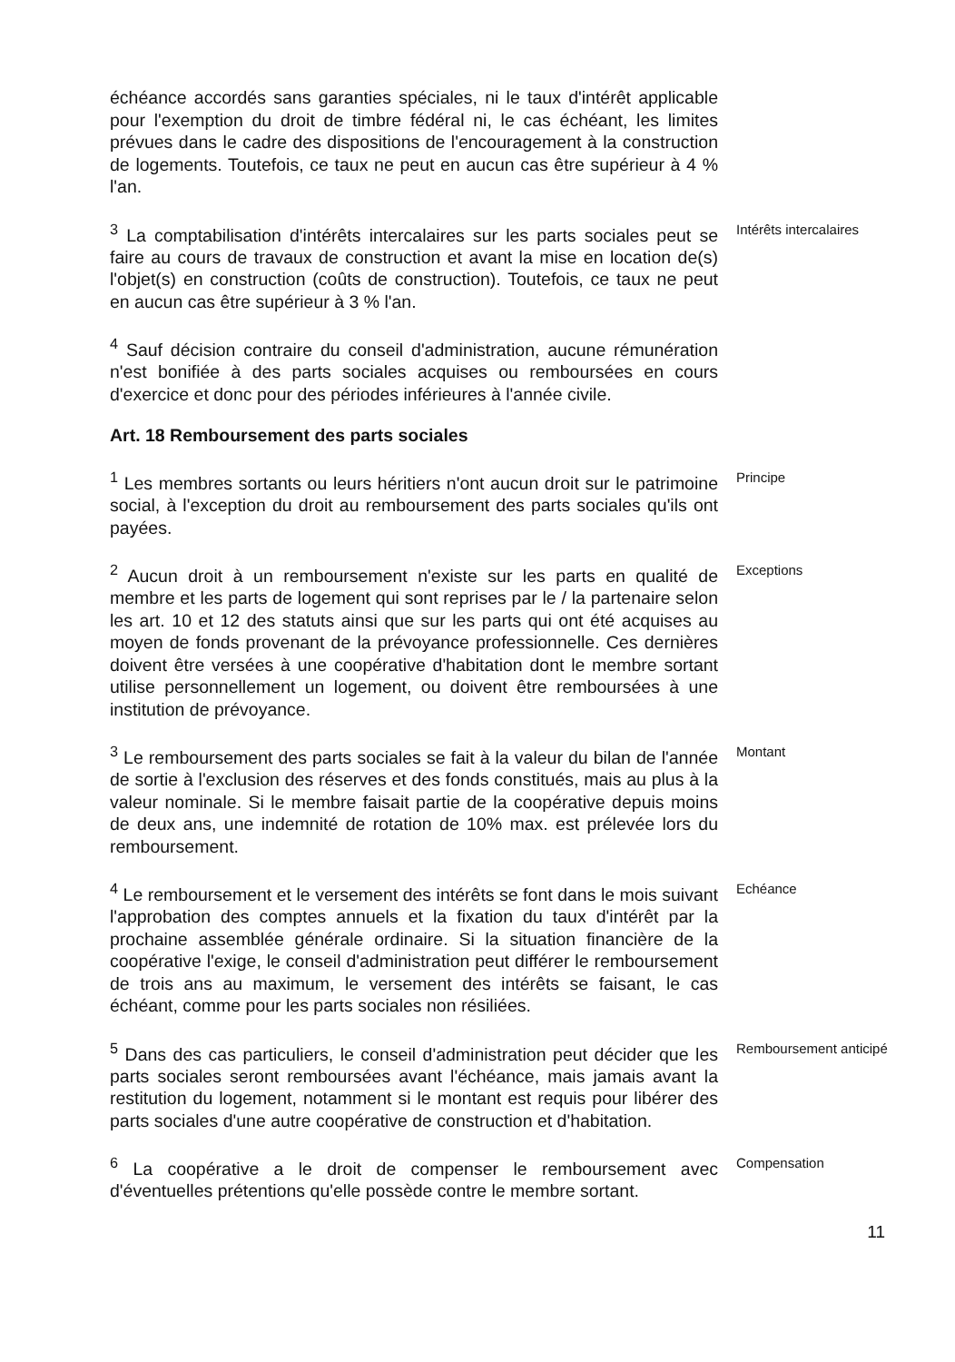échéance accordés sans garanties spéciales, ni le taux d'intérêt applicable pour l'exemption du droit de timbre fédéral ni, le cas échéant, les limites prévues dans le cadre des dispositions de l'encouragement à la construction de logements. Toutefois, ce taux ne peut en aucun cas être supérieur à 4 % l'an.
<sup>3</sup> La comptabilisation d'intérêts intercalaires sur les parts sociales peut se faire au cours de travaux de construction et avant la mise en location de(s) l'objet(s) en construction (coûts de construction). Toutefois, ce taux ne peut en aucun cas être supérieur à 3 % l'an.
Intérêts intercalaires
<sup>4</sup> Sauf décision contraire du conseil d'administration, aucune rémunération n'est bonifiée à des parts sociales acquises ou remboursées en cours d'exercice et donc pour des périodes inférieures à l'année civile.
Art. 18 Remboursement des parts sociales
<sup>1</sup> Les membres sortants ou leurs héritiers n'ont aucun droit sur le patrimoine social, à l'exception du droit au remboursement des parts sociales qu'ils ont payées.
Principe
<sup>2</sup> Aucun droit à un remboursement n'existe sur les parts en qualité de membre et les parts de logement qui sont reprises par le / la partenaire selon les art. 10 et 12 des statuts ainsi que sur les parts qui ont été acquises au moyen de fonds provenant de la prévoyance professionnelle. Ces dernières doivent être versées à une coopérative d'habitation dont le membre sortant utilise personnellement un logement, ou doivent être remboursées à une institution de prévoyance.
Exceptions
<sup>3</sup> Le remboursement des parts sociales se fait à la valeur du bilan de l'année de sortie à l'exclusion des réserves et des fonds constitués, mais au plus à la valeur nominale. Si le membre faisait partie de la coopérative depuis moins de deux ans, une indemnité de rotation de 10% max. est prélevée lors du remboursement.
Montant
<sup>4</sup> Le remboursement et le versement des intérêts se font dans le mois suivant l'approbation des comptes annuels et la fixation du taux d'intérêt par la prochaine assemblée générale ordinaire. Si la situation financière de la coopérative l'exige, le conseil d'administration peut différer le remboursement de trois ans au maximum, le versement des intérêts se faisant, le cas échéant, comme pour les parts sociales non résiliées.
Echéance
<sup>5</sup> Dans des cas particuliers, le conseil d'administration peut décider que les parts sociales seront remboursées avant l'échéance, mais jamais avant la restitution du logement, notamment si le montant est requis pour libérer des parts sociales d'une autre coopérative de construction et d'habitation.
Remboursement anticipé
<sup>6</sup> La coopérative a le droit de compenser le remboursement avec d'éventuelles prétentions qu'elle possède contre le membre sortant.
Compensation
11